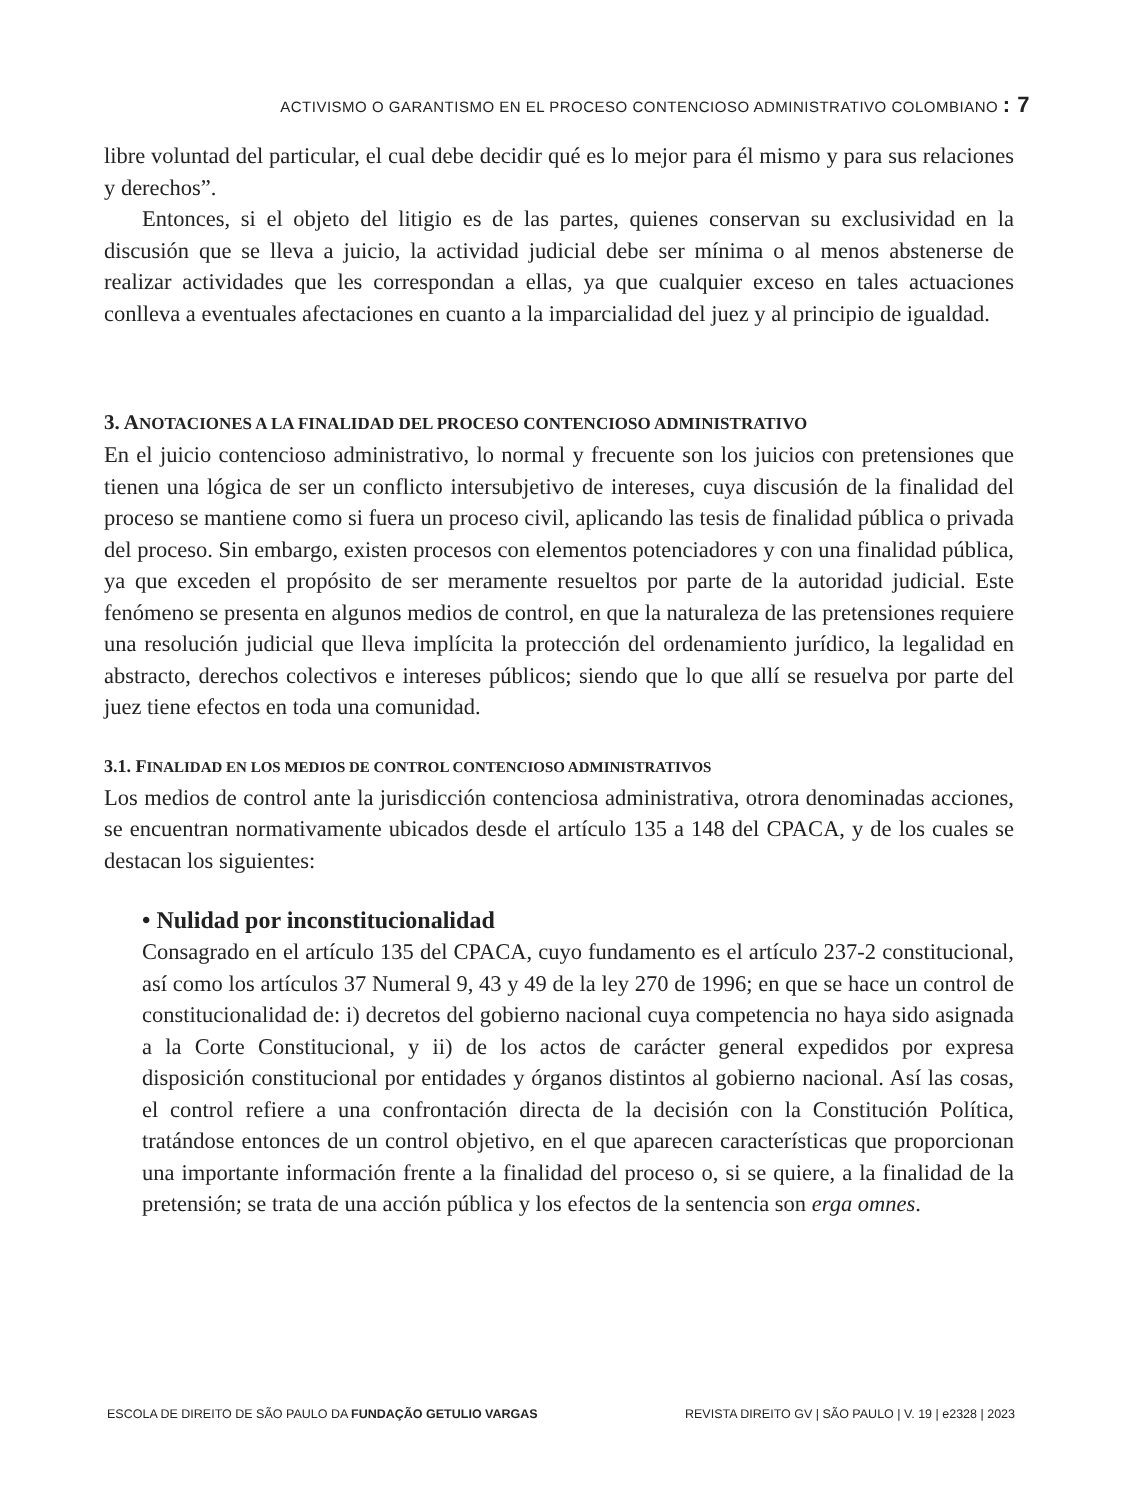ACTIVISMO O GARANTISMO EN EL PROCESO CONTENCIOSO ADMINISTRATIVO COLOMBIANO : 7
libre voluntad del particular, el cual debe decidir qué es lo mejor para él mismo y para sus relaciones y derechos”.
Entonces, si el objeto del litigio es de las partes, quienes conservan su exclusividad en la discusión que se lleva a juicio, la actividad judicial debe ser mínima o al menos abstenerse de realizar actividades que les correspondan a ellas, ya que cualquier exceso en tales actuaciones conlleva a eventuales afectaciones en cuanto a la imparcialidad del juez y al principio de igualdad.
3. ANOTACIONES A LA FINALIDAD DEL PROCESO CONTENCIOSO ADMINISTRATIVO
En el juicio contencioso administrativo, lo normal y frecuente son los juicios con pretensiones que tienen una lógica de ser un conflicto intersubjetivo de intereses, cuya discusión de la finalidad del proceso se mantiene como si fuera un proceso civil, aplicando las tesis de finalidad pública o privada del proceso. Sin embargo, existen procesos con elementos potenciadores y con una finalidad pública, ya que exceden el propósito de ser meramente resueltos por parte de la autoridad judicial. Este fenómeno se presenta en algunos medios de control, en que la naturaleza de las pretensiones requiere una resolución judicial que lleva implícita la protección del ordenamiento jurídico, la legalidad en abstracto, derechos colectivos e intereses públicos; siendo que lo que allí se resuelva por parte del juez tiene efectos en toda una comunidad.
3.1. FINALIDAD EN LOS MEDIOS DE CONTROL CONTENCIOSO ADMINISTRATIVOS
Los medios de control ante la jurisdicción contenciosa administrativa, otrora denominadas acciones, se encuentran normativamente ubicados desde el artículo 135 a 148 del CPACA, y de los cuales se destacan los siguientes:
• Nulidad por inconstitucionalidad
Consagrado en el artículo 135 del CPACA, cuyo fundamento es el artículo 237-2 constitucional, así como los artículos 37 Numeral 9, 43 y 49 de la ley 270 de 1996; en que se hace un control de constitucionalidad de: i) decretos del gobierno nacional cuya competencia no haya sido asignada a la Corte Constitucional, y ii) de los actos de carácter general expedidos por expresa disposición constitucional por entidades y órganos distintos al gobierno nacional. Así las cosas, el control refiere a una confrontación directa de la decisión con la Constitución Política, tratándose entonces de un control objetivo, en el que aparecen características que proporcionan una importante información frente a la finalidad del proceso o, si se quiere, a la finalidad de la pretensión; se trata de una acción pública y los efectos de la sentencia son erga omnes.
ESCOLA DE DIREITO DE SÃO PAULO DA FUNDAÇÃO GETULIO VARGAS REVISTA DIREITO GV | SÃO PAULO | V. 19 | e2328 | 2023